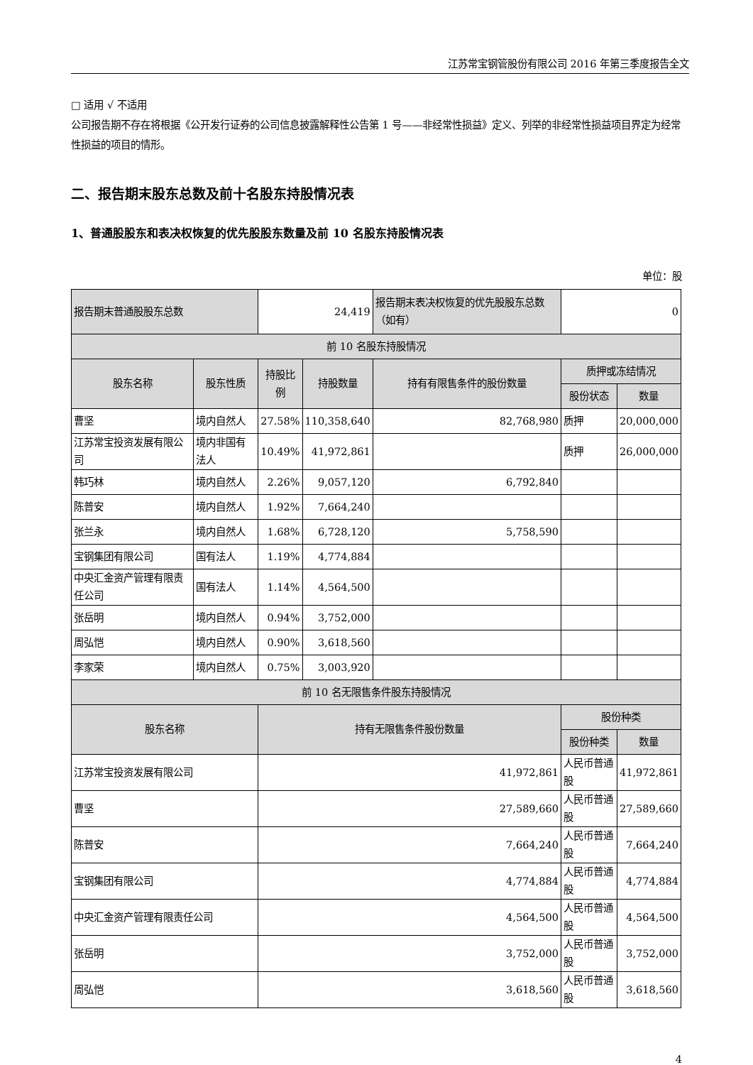江苏常宝钢管股份有限公司 2016 年第三季度报告全文
□ 适用 √ 不适用
公司报告期不存在将根据《公开发行证券的公司信息披露解释性公告第 1 号——非经常性损益》定义、列举的非经常性损益项目界定为经常性损益的项目的情形。
二、报告期末股东总数及前十名股东持股情况表
1、普通股股东和表决权恢复的优先股股东数量及前 10 名股东持股情况表
单位：股
| 报告期末普通股股东总数 | | 24,419 | | 报告期末表决权恢复的优先股股东总数（如有） | 0 | |
| 前 10 名股东持股情况 | | | | | | |
| 股东名称 | 股东性质 | 持股比例 | 持股数量 | 持有有限售条件的股份数量 | 质押或冻结情况 | |
| | | | | | 股份状态 | 数量 |
| 曹坚 | 境内自然人 | 27.58% | 110,358,640 | 82,768,980 | 质押 | 20,000,000 |
| 江苏常宝投资发展有限公司 | 境内非国有法人 | 10.49% | 41,972,861 | | 质押 | 26,000,000 |
| 韩巧林 | 境内自然人 | 2.26% | 9,057,120 | 6,792,840 | | |
| 陈普安 | 境内自然人 | 1.92% | 7,664,240 | | | |
| 张兰永 | 境内自然人 | 1.68% | 6,728,120 | 5,758,590 | | |
| 宝钢集团有限公司 | 国有法人 | 1.19% | 4,774,884 | | | |
| 中央汇金资产管理有限责任公司 | 国有法人 | 1.14% | 4,564,500 | | | |
| 张岳明 | 境内自然人 | 0.94% | 3,752,000 | | | |
| 周弘恺 | 境内自然人 | 0.90% | 3,618,560 | | | |
| 李家荣 | 境内自然人 | 0.75% | 3,003,920 | | | |
| 前 10 名无限售条件股东持股情况 | | | | | | |
| 股东名称 | | 持有无限售条件股份数量 | | | 股份种类 | |
| | | | | | 股份种类 | 数量 |
| 江苏常宝投资发展有限公司 | | 41,972,861 | | | 人民币普通股 | 41,972,861 |
| 曹坚 | | 27,589,660 | | | 人民币普通股 | 27,589,660 |
| 陈普安 | | 7,664,240 | | | 人民币普通股 | 7,664,240 |
| 宝钢集团有限公司 | | 4,774,884 | | | 人民币普通股 | 4,774,884 |
| 中央汇金资产管理有限责任公司 | | 4,564,500 | | | 人民币普通股 | 4,564,500 |
| 张岳明 | | 3,752,000 | | | 人民币普通股 | 3,752,000 |
| 周弘恺 | | 3,618,560 | | | 人民币普通股 | 3,618,560 |
4